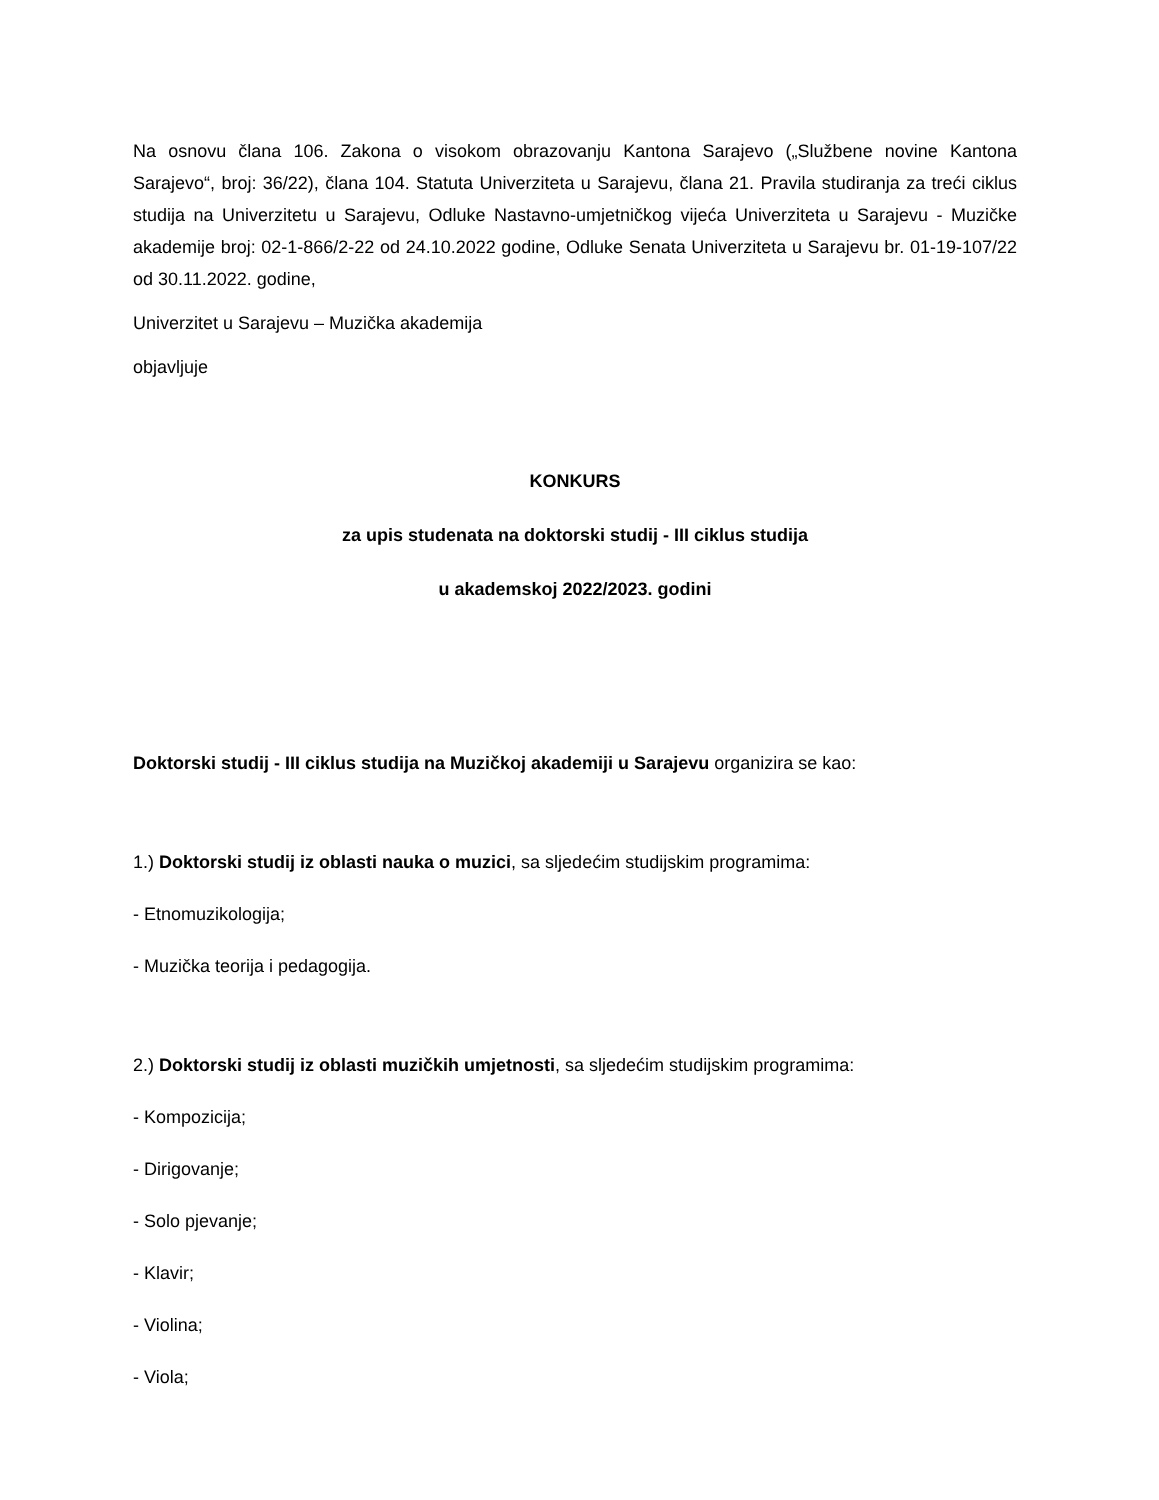Na osnovu člana 106. Zakona o visokom obrazovanju Kantona Sarajevo („Službene novine Kantona Sarajevo“, broj: 36/22), člana 104. Statuta Univerziteta u Sarajevu, člana 21. Pravila studiranja za treći ciklus studija na Univerzitetu u Sarajevu, Odluke Nastavno-umjetničkog vijeća Univerziteta u Sarajevu - Muzičke akademije broj: 02-1-866/2-22 od 24.10.2022 godine, Odluke Senata Univerziteta u Sarajevu br. 01-19-107/22 od 30.11.2022. godine,
Univerzitet u Sarajevu – Muzička akademija
objavljuje
KONKURS
za upis studenata na doktorski studij - III ciklus studija
u akademskoj 2022/2023. godini
Doktorski studij - III ciklus studija na Muzičkoj akademiji u Sarajevu organizira se kao:
1.) Doktorski studij iz oblasti nauka o muzici, sa sljedećim studijskim programima:
- Etnomuzikologija;
- Muzička teorija i pedagogija.
2.) Doktorski studij iz oblasti muzičkih umjetnosti, sa sljedećim studijskim programima:
- Kompozicija;
- Dirigovanje;
- Solo pjevanje;
- Klavir;
- Violina;
- Viola;